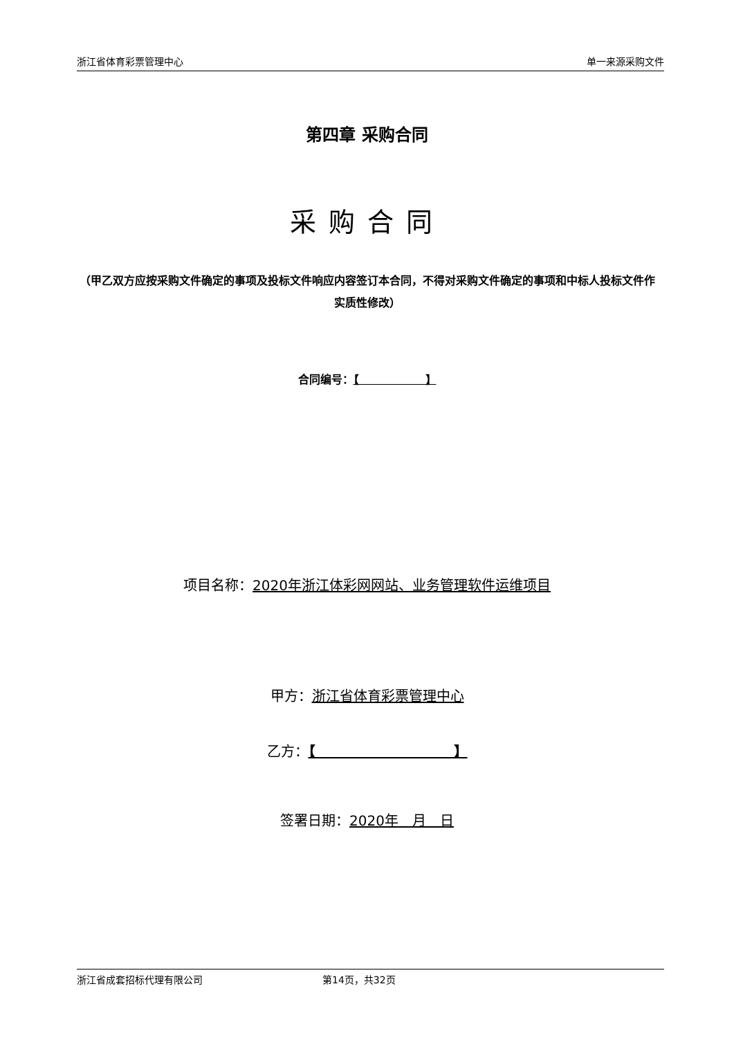浙江省体育彩票管理中心 单一来源采购文件
第四章 采购合同
采购合同
（甲乙双方应按采购文件确定的事项及投标文件响应内容签订本合同，不得对采购文件确定的事项和中标人投标文件作实质性修改）
合同编号：【　　　　　　】
项目名称：2020年浙江体彩网网站、业务管理软件运维项目
甲方：浙江省体育彩票管理中心
乙方：【　　　　　　　　　　】
签署日期：2020年　月　日
浙江省成套招标代理有限公司 第14页，共32页